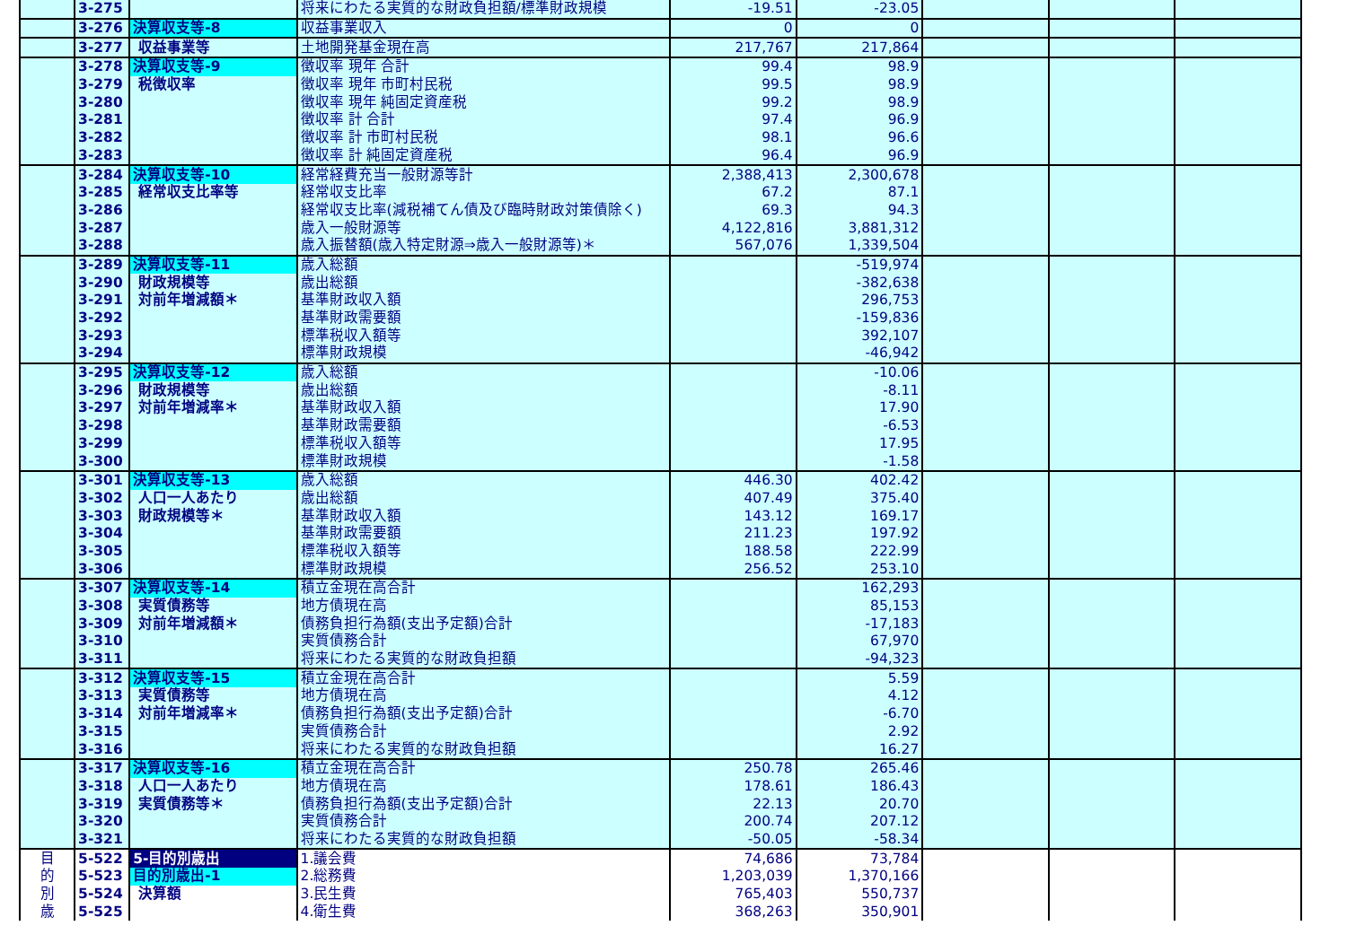| | 3-275 | | 将来にわたる実質的な財政負担額/標準財政規模 | -19.51 | -23.05 | | | |
| | 3-276 | 決算収支等-8 | 収益事業収入 | 0 | 0 | | | |
| | 3-277 | 収益事業等 | 土地開発基金現在高 | 217,767 | 217,864 | | | |
| | 3-278 | 決算収支等-9 | 徴収率 現年 合計 | 99.4 | 98.9 | | | |
| | 3-279 | 税徴収率 | 徴収率 現年 市町村民税 | 99.5 | 98.9 | | | |
| | 3-280 | | 徴収率 現年 純固定資産税 | 99.2 | 98.9 | | | |
| | 3-281 | | 徴収率 計 合計 | 97.4 | 96.9 | | | |
| | 3-282 | | 徴収率 計 市町村民税 | 98.1 | 96.6 | | | |
| | 3-283 | | 徴収率 計 純固定資産税 | 96.4 | 96.9 | | | |
| | 3-284 | 決算収支等-10 | 経常経費充当一般財源等計 | 2,388,413 | 2,300,678 | | | |
| | 3-285 | 経常収支比率等 | 経常収支比率 | 67.2 | 87.1 | | | |
| | 3-286 | | 経常収支比率(減税補てん債及び臨時財政対策債除く) | 69.3 | 94.3 | | | |
| | 3-287 | | 歳入一般財源等 | 4,122,816 | 3,881,312 | | | |
| | 3-288 | | 歳入振替額(歳入特定財源⇒歳入一般財源等)＊ | 567,076 | 1,339,504 | | | |
| | 3-289 | 決算収支等-11 | 歳入総額 | | -519,974 | | | |
| | 3-290 | 財政規模等 | 歳出総額 | | -382,638 | | | |
| | 3-291 | 対前年増減額＊ | 基準財政収入額 | | 296,753 | | | |
| | 3-292 | | 基準財政需要額 | | -159,836 | | | |
| | 3-293 | | 標準税収入額等 | | 392,107 | | | |
| | 3-294 | | 標準財政規模 | | -46,942 | | | |
| | 3-295 | 決算収支等-12 | 歳入総額 | | -10.06 | | | |
| | 3-296 | 財政規模等 | 歳出総額 | | -8.11 | | | |
| | 3-297 | 対前年増減率＊ | 基準財政収入額 | | 17.90 | | | |
| | 3-298 | | 基準財政需要額 | | -6.53 | | | |
| | 3-299 | | 標準税収入額等 | | 17.95 | | | |
| | 3-300 | | 標準財政規模 | | -1.58 | | | |
| | 3-301 | 決算収支等-13 | 歳入総額 | 446.30 | 402.42 | | | |
| | 3-302 | 人口一人あたり | 歳出総額 | 407.49 | 375.40 | | | |
| | 3-303 | 財政規模等＊ | 基準財政収入額 | 143.12 | 169.17 | | | |
| | 3-304 | | 基準財政需要額 | 211.23 | 197.92 | | | |
| | 3-305 | | 標準税収入額等 | 188.58 | 222.99 | | | |
| | 3-306 | | 標準財政規模 | 256.52 | 253.10 | | | |
| | 3-307 | 決算収支等-14 | 積立金現在高合計 | | 162,293 | | | |
| | 3-308 | 実質債務等 | 地方債現在高 | | 85,153 | | | |
| | 3-309 | 対前年増減額＊ | 債務負担行為額(支出予定額)合計 | | -17,183 | | | |
| | 3-310 | | 実質債務合計 | | 67,970 | | | |
| | 3-311 | | 将来にわたる実質的な財政負担額 | | -94,323 | | | |
| | 3-312 | 決算収支等-15 | 積立金現在高合計 | | 5.59 | | | |
| | 3-313 | 実質債務等 | 地方債現在高 | | 4.12 | | | |
| | 3-314 | 対前年増減率＊ | 債務負担行為額(支出予定額)合計 | | -6.70 | | | |
| | 3-315 | | 実質債務合計 | | 2.92 | | | |
| | 3-316 | | 将来にわたる実質的な財政負担額 | | 16.27 | | | |
| | 3-317 | 決算収支等-16 | 積立金現在高合計 | 250.78 | 265.46 | | | |
| | 3-318 | 人口一人あたり | 地方債現在高 | 178.61 | 186.43 | | | |
| | 3-319 | 実質債務等＊ | 債務負担行為額(支出予定額)合計 | 22.13 | 20.70 | | | |
| | 3-320 | | 実質債務合計 | 200.74 | 207.12 | | | |
| | 3-321 | | 将来にわたる実質的な財政負担額 | -50.05 | -58.34 | | | |
| 目 | 5-522 | 5-目的別歳出 | 1.議会費 | 74,686 | 73,784 | | | |
| 的 | 5-523 | 目的別歳出-1 | 2.総務費 | 1,203,039 | 1,370,166 | | | |
| 別 | 5-524 | 決算額 | 3.民生費 | 765,403 | 550,737 | | | |
| 歳 | 5-525 | | 4.衛生費 | 368,263 | 350,901 | | | |